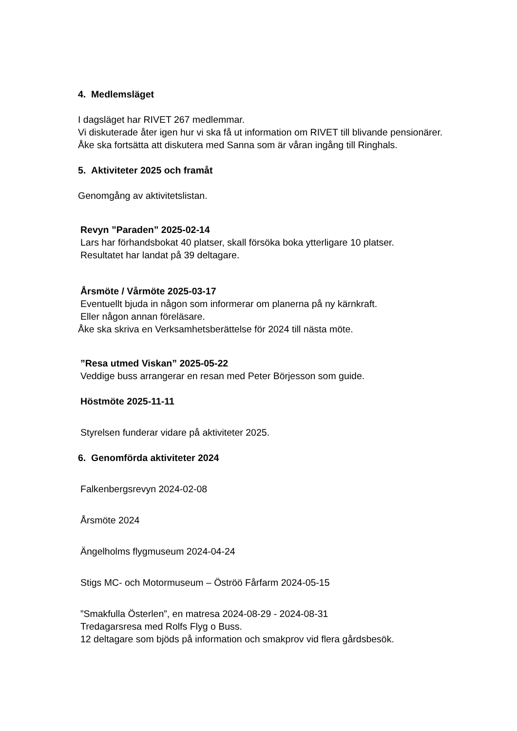4. Medlemsläget
I dagsläget har RIVET 267 medlemmar.
Vi diskuterade åter igen hur vi ska få ut information om RIVET till blivande pensionärer.
Åke ska fortsätta att diskutera med Sanna som är våran ingång till Ringhals.
5. Aktiviteter 2025 och framåt
Genomgång av aktivitetslistan.
Revyn ”Paraden” 2025-02-14
Lars har förhandsbokat 40 platser, skall försöka boka ytterligare 10 platser.
Resultatet har landat på 39 deltagare.
Årsmöte / Vårmöte 2025-03-17
Eventuellt bjuda in någon som informerar om planerna på ny kärnkraft.
Eller någon annan föreläsare.
Åke ska skriva en Verksamhetsberättelse för 2024 till nästa möte.
”Resa utmed Viskan” 2025-05-22
Veddige buss arrangerar en resan med Peter Börjesson som guide.
Höstmöte 2025-11-11
Styrelsen funderar vidare på aktiviteter 2025.
6. Genomförda aktiviteter 2024
Falkenbergsrevyn 2024-02-08
Årsmöte 2024
Ängelholms flygmuseum 2024-04-24
Stigs MC- och Motormuseum – Öströö Fårfarm 2024-05-15
”Smakfulla Österlen”, en matresa 2024-08-29 - 2024-08-31
Tredagarsresa med Rolfs Flyg o Buss.
12 deltagare som bjöds på information och smakprov vid flera gårdsbesök.